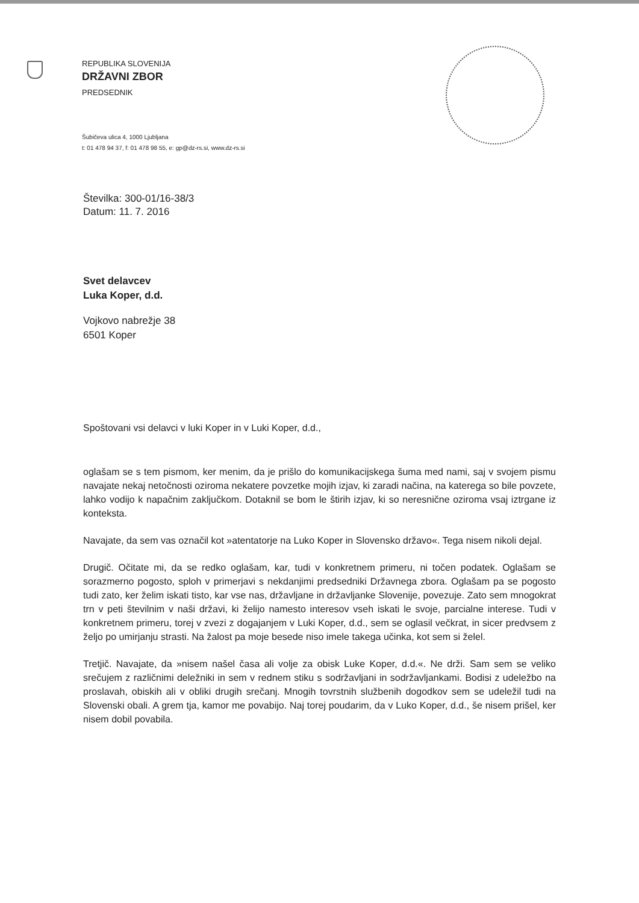REPUBLIKA SLOVENIJA
DRŽAVNI ZBOR
PREDSEDNIK
Šubičeva ulica 4, 1000 Ljubljana
t: 01 478 94 37, f: 01 478 98 55, e: gp@dz-rs.si, www.dz-rs.si
Številka: 300-01/16-38/3
Datum: 11. 7. 2016
Svet delavcev
Luka Koper, d.d.
Vojkovo nabrežje 38
6501 Koper
Spoštovani vsi delavci v luki Koper in v Luki Koper, d.d.,
oglašam se s tem pismom, ker menim, da je prišlo do komunikacijskega šuma med nami, saj v svojem pismu navajate nekaj netočnosti oziroma nekatere povzetke mojih izjav, ki zaradi načina, na katerega so bile povzete, lahko vodijo k napačnim zaključkom. Dotaknil se bom le štirih izjav, ki so neresnične oziroma vsaj iztrgane iz konteksta.
Navajate, da sem vas označil kot »atentatorje na Luko Koper in Slovensko državo«. Tega nisem nikoli dejal.
Drugič. Očitate mi, da se redko oglašam, kar, tudi v konkretnem primeru, ni točen podatek. Oglašam se sorazmerno pogosto, sploh v primerjavi s nekdanjimi predsedniki Državnega zbora. Oglašam pa se pogosto tudi zato, ker želim iskati tisto, kar vse nas, državljane in državljanke Slovenije, povezuje. Zato sem mnogokrat trn v peti številnim v naši državi, ki želijo namesto interesov vseh iskati le svoje, parcialne interese. Tudi v konkretnem primeru, torej v zvezi z dogajanjem v Luki Koper, d.d., sem se oglasil večkrat, in sicer predvsem z željo po umirjanju strasti. Na žalost pa moje besede niso imele takega učinka, kot sem si želel.
Tretjič. Navajate, da »nisem našel časa ali volje za obisk Luke Koper, d.d.«. Ne drži. Sam sem se veliko srečujem z različnimi deležniki in sem v rednem stiku s sodržavljani in sodržavljankami. Bodisi z udeležbo na proslavah, obiskih ali v obliki drugih srečanj. Mnogih tovrstnih službenih dogodkov sem se udeležil tudi na Slovenski obali. A grem tja, kamor me povabijo. Naj torej poudarim, da v Luko Koper, d.d., še nisem prišel, ker nisem dobil povabila.